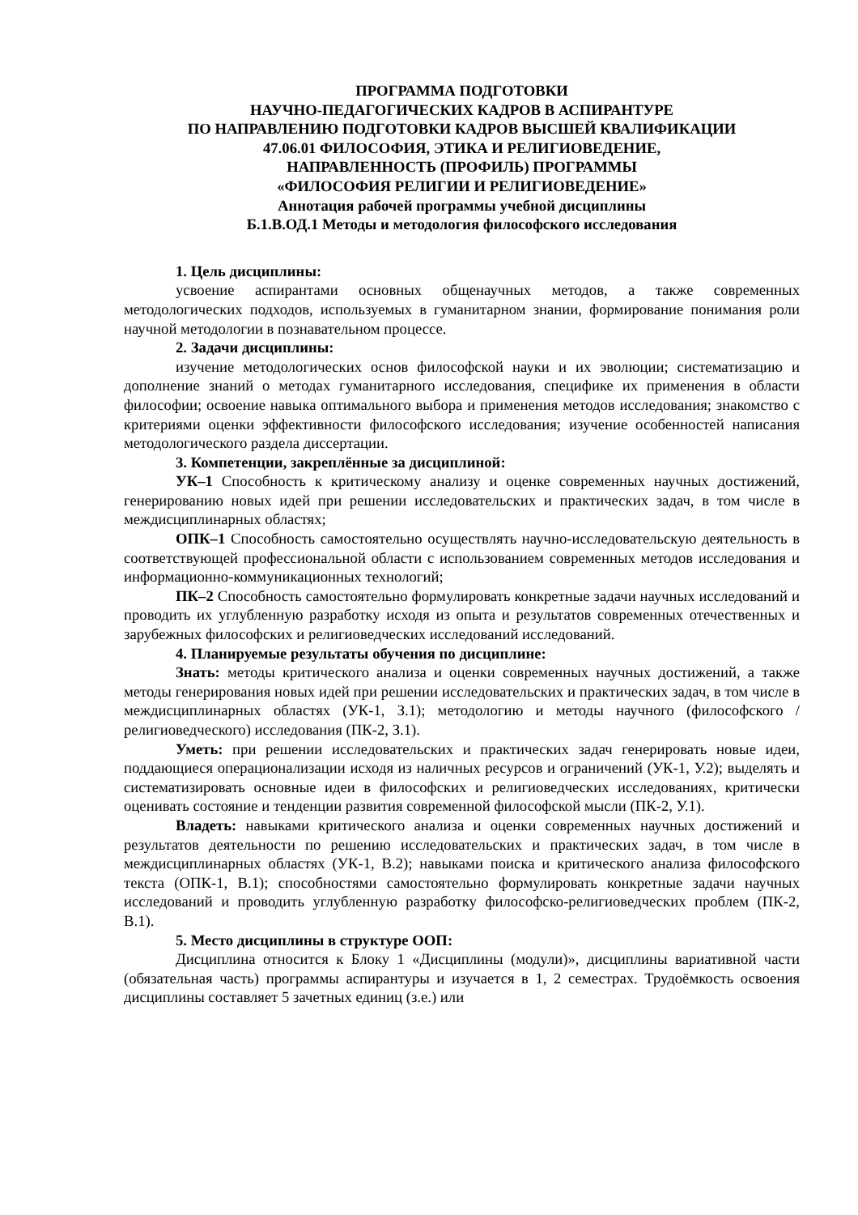ПРОГРАММА ПОДГОТОВКИ
НАУЧНО-ПЕДАГОГИЧЕСКИХ КАДРОВ В АСПИРАНТУРЕ
ПО НАПРАВЛЕНИЮ ПОДГОТОВКИ КАДРОВ ВЫСШЕЙ КВАЛИФИКАЦИИ
47.06.01 ФИЛОСОФИЯ, ЭТИКА И РЕЛИГИОВЕДЕНИЕ,
НАПРАВЛЕННОСТЬ (ПРОФИЛЬ) ПРОГРАММЫ
«ФИЛОСОФИЯ РЕЛИГИИ И РЕЛИГИОВЕДЕНИЕ»
Аннотация рабочей программы учебной дисциплины
Б.1.В.ОД.1 Методы и методология философского исследования
1. Цель дисциплины:
усвоение аспирантами основных общенаучных методов, а также современных методологических подходов, используемых в гуманитарном знании, формирование понимания роли научной методологии в познавательном процессе.
2. Задачи дисциплины:
изучение методологических основ философской науки и их эволюции; систематизацию и дополнение знаний о методах гуманитарного исследования, специфике их применения в области философии; освоение навыка оптимального выбора и применения методов исследования; знакомство с критериями оценки эффективности философского исследования; изучение особенностей написания методологического раздела диссертации.
3. Компетенции, закреплённые за дисциплиной:
УК–1 Способность к критическому анализу и оценке современных научных достижений, генерированию новых идей при решении исследовательских и практических задач, в том числе в междисциплинарных областях;
ОПК–1 Способность самостоятельно осуществлять научно-исследовательскую деятельность в соответствующей профессиональной области с использованием современных методов исследования и информационно-коммуникационных технологий;
ПК–2 Способность самостоятельно формулировать конкретные задачи научных исследований и проводить их углубленную разработку исходя из опыта и результатов современных отечественных и зарубежных философских и религиоведческих исследований исследований.
4. Планируемые результаты обучения по дисциплине:
Знать: методы критического анализа и оценки современных научных достижений, а также методы генерирования новых идей при решении исследовательских и практических задач, в том числе в междисциплинарных областях (УК-1, З.1); методологию и методы научного (философского / религиоведческого) исследования (ПК-2, З.1).
Уметь: при решении исследовательских и практических задач генерировать новые идеи, поддающиеся операционализации исходя из наличных ресурсов и ограничений (УК-1, У.2); выделять и систематизировать основные идеи в философских и религиоведческих исследованиях, критически оценивать состояние и тенденции развития современной философской мысли (ПК-2, У.1).
Владеть: навыками критического анализа и оценки современных научных достижений и результатов деятельности по решению исследовательских и практических задач, в том числе в междисциплинарных областях (УК-1, В.2); навыками поиска и критического анализа философского текста (ОПК-1, В.1); способностями самостоятельно формулировать конкретные задачи научных исследований и проводить углубленную разработку философско-религиоведческих проблем (ПК-2, В.1).
5. Место дисциплины в структуре ООП:
Дисциплина относится к Блоку 1 «Дисциплины (модули)», дисциплины вариативной части (обязательная часть) программы аспирантуры и изучается в 1, 2 семестрах. Трудоёмкость освоения дисциплины составляет 5 зачетных единиц (з.е.) или